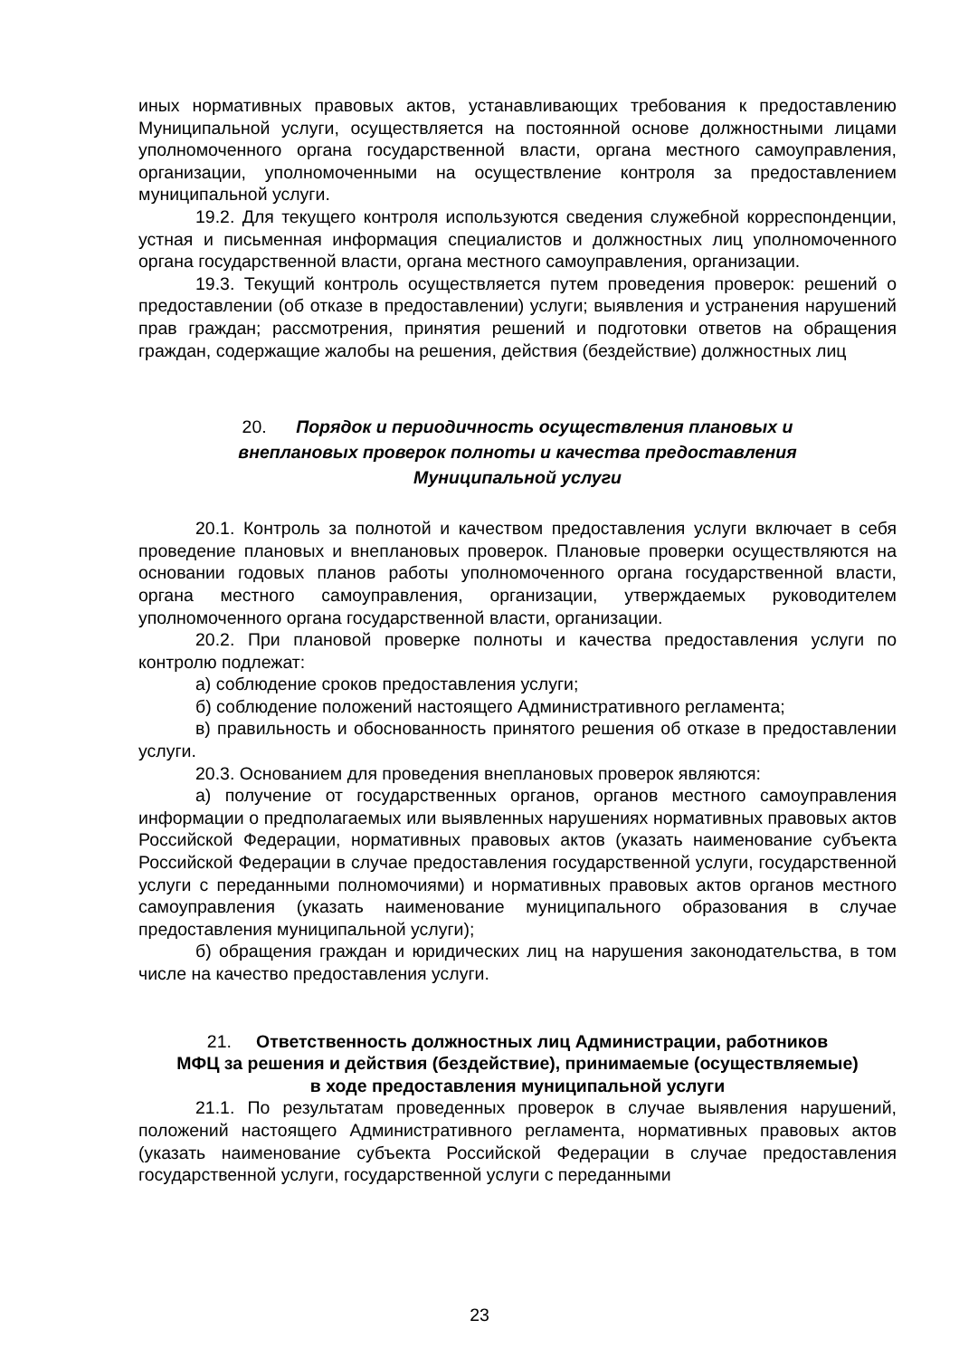иных нормативных правовых актов, устанавливающих требования к предоставлению Муниципальной услуги, осуществляется на постоянной основе должностными лицами уполномоченного органа государственной власти, органа местного самоуправления, организации, уполномоченными на осуществление контроля за предоставлением муниципальной услуги.
19.2. Для текущего контроля используются сведения служебной корреспонденции, устная и письменная информация специалистов и должностных лиц уполномоченного органа государственной власти, органа местного самоуправления, организации.
19.3. Текущий контроль осуществляется путем проведения проверок: решений о предоставлении (об отказе в предоставлении) услуги; выявления и устранения нарушений прав граждан; рассмотрения, принятия решений и подготовки ответов на обращения граждан, содержащие жалобы на решения, действия (бездействие) должностных лиц
20. Порядок и периодичность осуществления плановых и
внеплановых проверок полноты и качества предоставления
Муниципальной услуги
20.1. Контроль за полнотой и качеством предоставления услуги включает в себя проведение плановых и внеплановых проверок. Плановые проверки осуществляются на основании годовых планов работы уполномоченного органа государственной власти, органа местного самоуправления, организации, утверждаемых руководителем уполномоченного органа государственной власти, организации.
20.2. При плановой проверке полноты и качества предоставления услуги по контролю подлежат:
а) соблюдение сроков предоставления услуги;
б) соблюдение положений настоящего Административного регламента;
в) правильность и обоснованность принятого решения об отказе в предоставлении услуги.
20.3. Основанием для проведения внеплановых проверок являются:
а) получение от государственных органов, органов местного самоуправления информации о предполагаемых или выявленных нарушениях нормативных правовых актов Российской Федерации, нормативных правовых актов (указать наименование субъекта Российской Федерации в случае предоставления государственной услуги, государственной услуги с переданными полномочиями) и нормативных правовых актов органов местного самоуправления (указать наименование муниципального образования в случае предоставления муниципальной услуги);
б) обращения граждан и юридических лиц на нарушения законодательства, в том числе на качество предоставления услуги.
21. Ответственность должностных лиц Администрации, работников
МФЦ за решения и действия (бездействие), принимаемые (осуществляемые)
в ходе предоставления муниципальной услуги
21.1. По результатам проведенных проверок в случае выявления нарушений, положений настоящего Административного регламента, нормативных правовых актов (указать наименование субъекта Российской Федерации в случае предоставления государственной услуги, государственной услуги с переданными
23